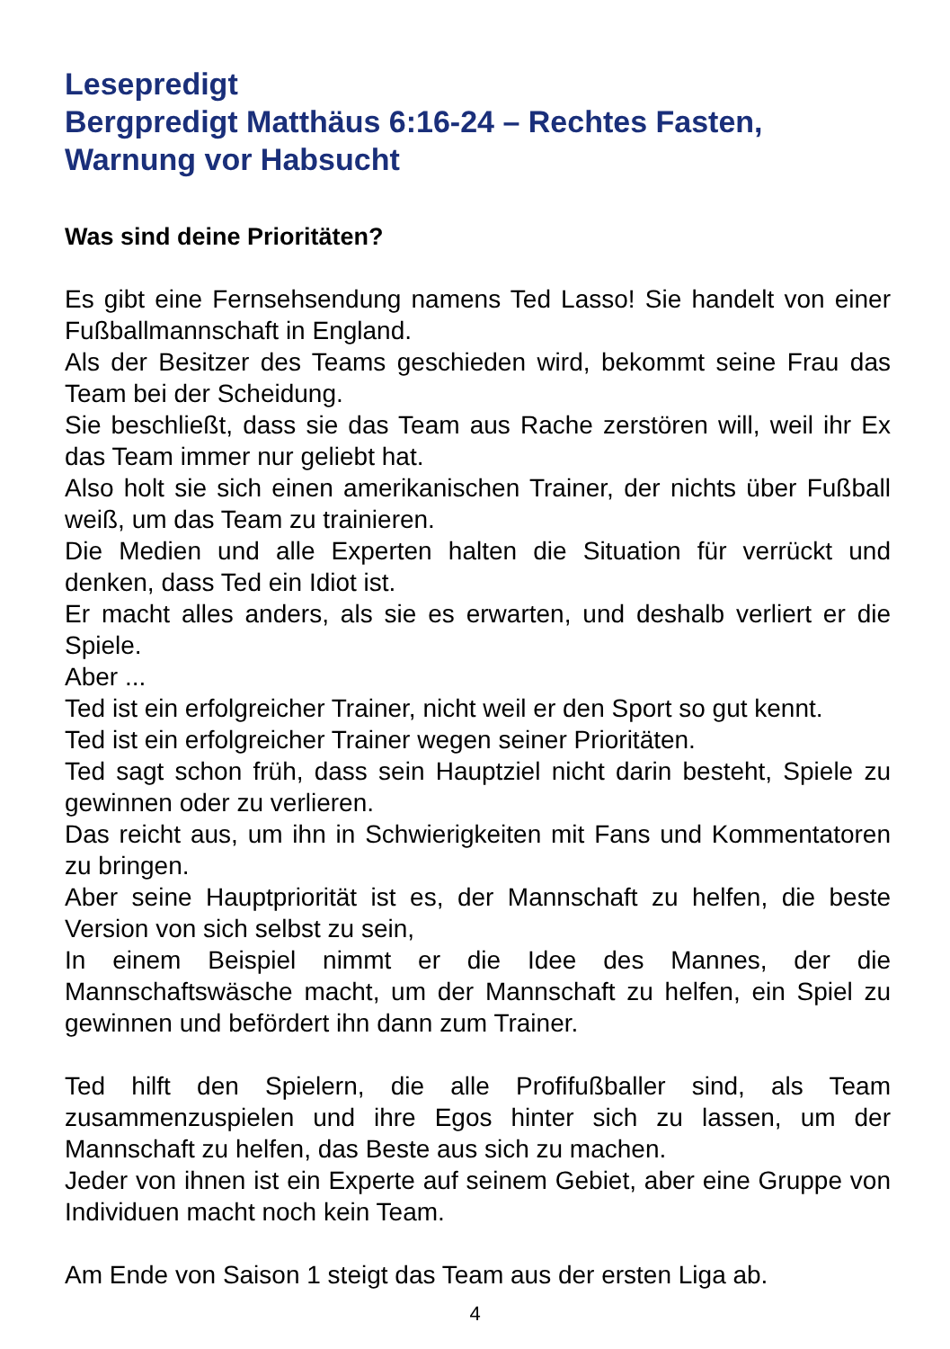Lesepredigt
Bergpredigt Matthäus 6:16-24 – Rechtes Fasten, Warnung vor Habsucht
Was sind deine Prioritäten?
Es gibt eine Fernsehsendung namens Ted Lasso! Sie handelt von einer Fußballmannschaft in England.
Als der Besitzer des Teams geschieden wird, bekommt seine Frau das Team bei der Scheidung.
Sie beschließt, dass sie das Team aus Rache zerstören will, weil ihr Ex das Team immer nur geliebt hat.
Also holt sie sich einen amerikanischen Trainer, der nichts über Fußball weiß, um das Team zu trainieren.
Die Medien und alle Experten halten die Situation für verrückt und denken, dass Ted ein Idiot ist.
Er macht alles anders, als sie es erwarten, und deshalb verliert er die Spiele.
Aber ...
Ted ist ein erfolgreicher Trainer, nicht weil er den Sport so gut kennt.
Ted ist ein erfolgreicher Trainer wegen seiner Prioritäten.
Ted sagt schon früh, dass sein Hauptziel nicht darin besteht, Spiele zu gewinnen oder zu verlieren.
Das reicht aus, um ihn in Schwierigkeiten mit Fans und Kommentatoren zu bringen.
Aber seine Hauptpriorität ist es, der Mannschaft zu helfen, die beste Version von sich selbst zu sein,
In einem Beispiel nimmt er die Idee des Mannes, der die Mannschaftswäsche macht, um der Mannschaft zu helfen, ein Spiel zu gewinnen und befördert ihn dann zum Trainer.
Ted hilft den Spielern, die alle Profifußballer sind, als Team zusammenzuspielen und ihre Egos hinter sich zu lassen, um der Mannschaft zu helfen, das Beste aus sich zu machen.
Jeder von ihnen ist ein Experte auf seinem Gebiet, aber eine Gruppe von Individuen macht noch kein Team.
Am Ende von Saison 1 steigt das Team aus der ersten Liga ab.
4